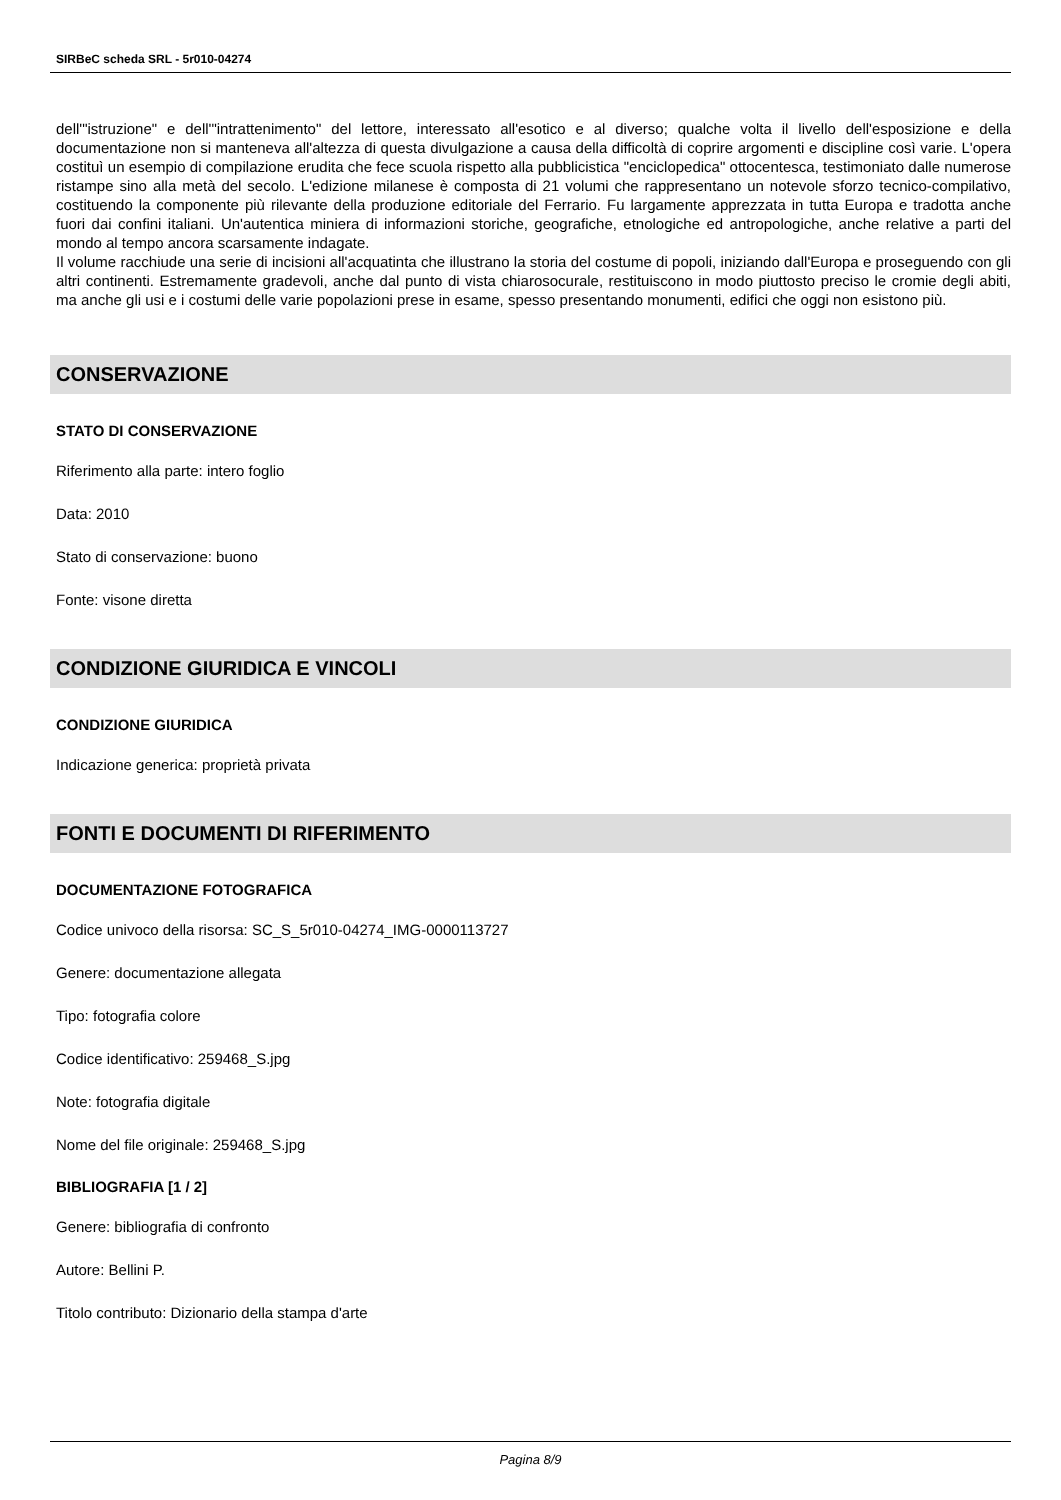SIRBeC scheda SRL - 5r010-04274
dell'"istruzione" e dell'"intrattenimento" del lettore, interessato all'esotico e al diverso; qualche volta il livello dell'esposizione e della documentazione non si manteneva all'altezza di questa divulgazione a causa della difficoltà di coprire argomenti e discipline così varie. L'opera costituì un esempio di compilazione erudita che fece scuola rispetto alla pubblicistica "enciclopedica" ottocentesca, testimoniato dalle numerose ristampe sino alla metà del secolo. L'edizione milanese è composta di 21 volumi che rappresentano un notevole sforzo tecnico-compilativo, costituendo la componente più rilevante della produzione editoriale del Ferrario. Fu largamente apprezzata in tutta Europa e tradotta anche fuori dai confini italiani. Un'autentica miniera di informazioni storiche, geografiche, etnologiche ed antropologiche, anche relative a parti del mondo al tempo ancora scarsamente indagate.
Il volume racchiude una serie di incisioni all'acquatinta che illustrano la storia del costume di popoli, iniziando dall'Europa e proseguendo con gli altri continenti. Estremamente gradevoli, anche dal punto di vista chiarosocurale, restituiscono in modo piuttosto preciso le cromie degli abiti, ma anche gli usi e i costumi delle varie popolazioni prese in esame, spesso presentando monumenti, edifici che oggi non esistono più.
CONSERVAZIONE
STATO DI CONSERVAZIONE
Riferimento alla parte: intero foglio
Data: 2010
Stato di conservazione: buono
Fonte: visone diretta
CONDIZIONE GIURIDICA E VINCOLI
CONDIZIONE GIURIDICA
Indicazione generica: proprietà privata
FONTI E DOCUMENTI DI RIFERIMENTO
DOCUMENTAZIONE FOTOGRAFICA
Codice univoco della risorsa: SC_S_5r010-04274_IMG-0000113727
Genere: documentazione allegata
Tipo: fotografia colore
Codice identificativo: 259468_S.jpg
Note: fotografia digitale
Nome del file originale: 259468_S.jpg
BIBLIOGRAFIA [1 / 2]
Genere: bibliografia di confronto
Autore: Bellini P.
Titolo contributo: Dizionario della stampa d'arte
Pagina 8/9